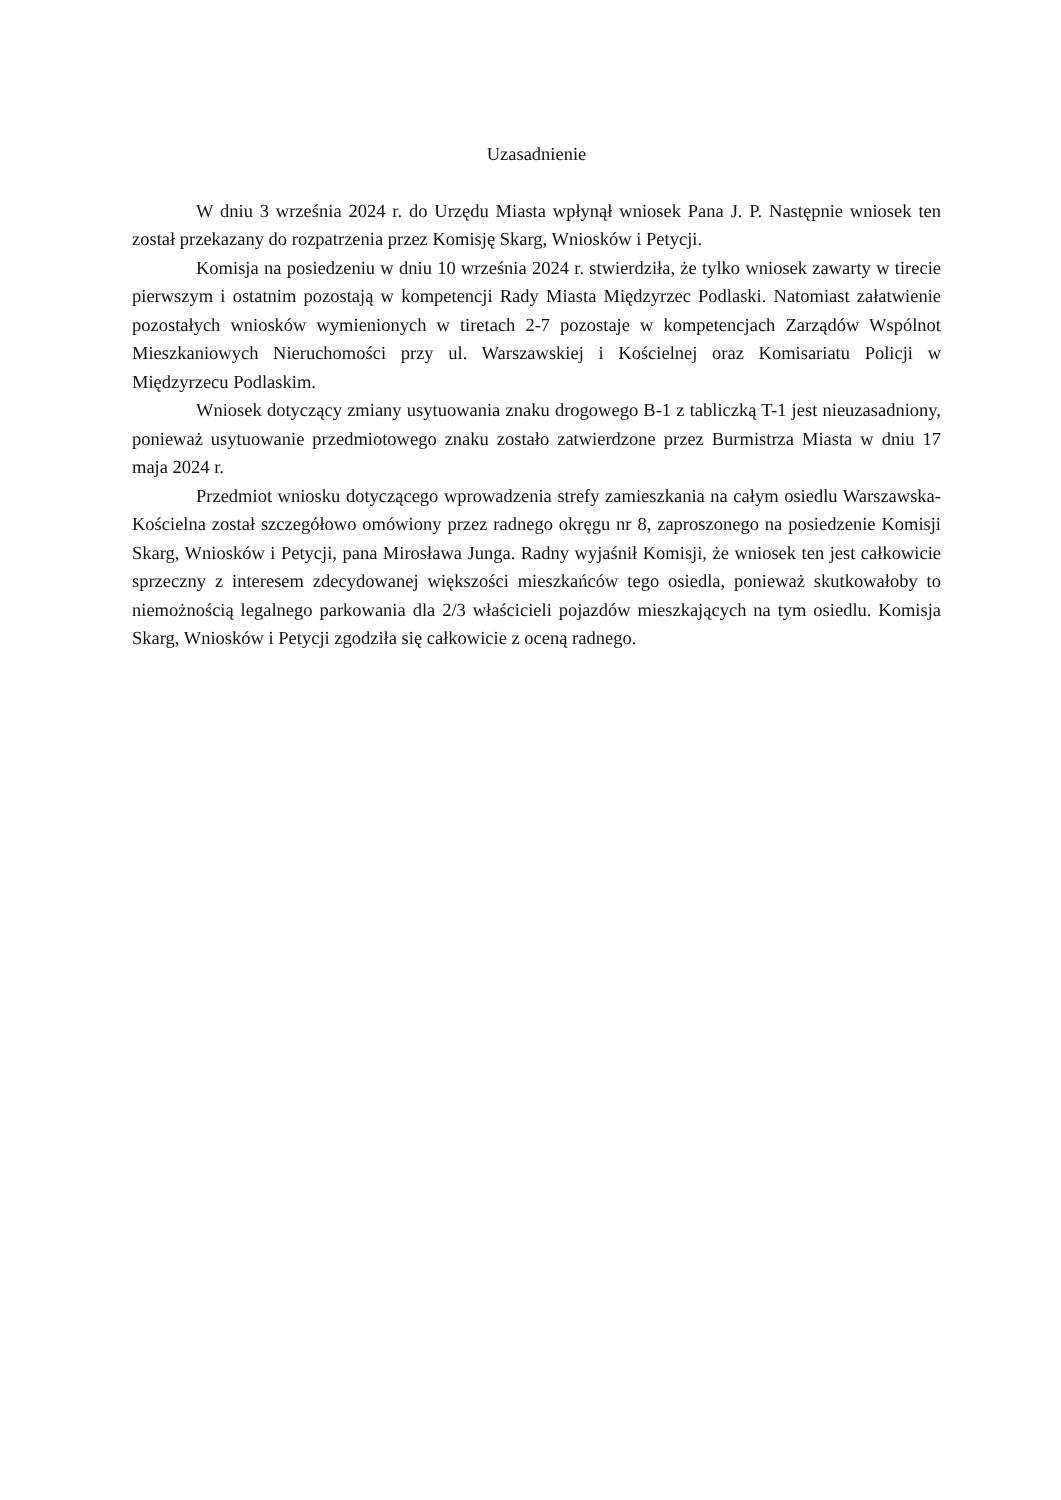Uzasadnienie
W dniu 3 września 2024 r. do Urzędu Miasta wpłynął wniosek Pana J. P. Następnie wniosek ten został przekazany do rozpatrzenia przez Komisję Skarg, Wniosków i Petycji.
Komisja na posiedzeniu w dniu 10 września 2024 r. stwierdziła, że tylko wniosek zawarty w tirecie pierwszym i ostatnim pozostają w kompetencji Rady Miasta Międzyrzec Podlaski. Natomiast załatwienie pozostałych wniosków wymienionych w tiretach 2-7 pozostaje w kompetencjach Zarządów Wspólnot Mieszkaniowych Nieruchomości przy ul. Warszawskiej i Kościelnej oraz Komisariatu Policji w Międzyrzecu Podlaskim.
Wniosek dotyczący zmiany usytuowania znaku drogowego B-1 z tabliczką T-1 jest nieuzasadniony, ponieważ usytuowanie przedmiotowego znaku zostało zatwierdzone przez Burmistrza Miasta w dniu 17 maja 2024 r.
Przedmiot wniosku dotyczącego wprowadzenia strefy zamieszkania na całym osiedlu Warszawska-Kościelna został szczegółowo omówiony przez radnego okręgu nr 8, zaproszonego na posiedzenie Komisji Skarg, Wniosków i Petycji, pana Mirosława Junga. Radny wyjaśnił Komisji, że wniosek ten jest całkowicie sprzeczny z interesem zdecydowanej większości mieszkańców tego osiedla, ponieważ skutkowałoby to niemożnością legalnego parkowania dla 2/3 właścicieli pojazdów mieszkających na tym osiedlu. Komisja Skarg, Wniosków i Petycji zgodziła się całkowicie z oceną radnego.